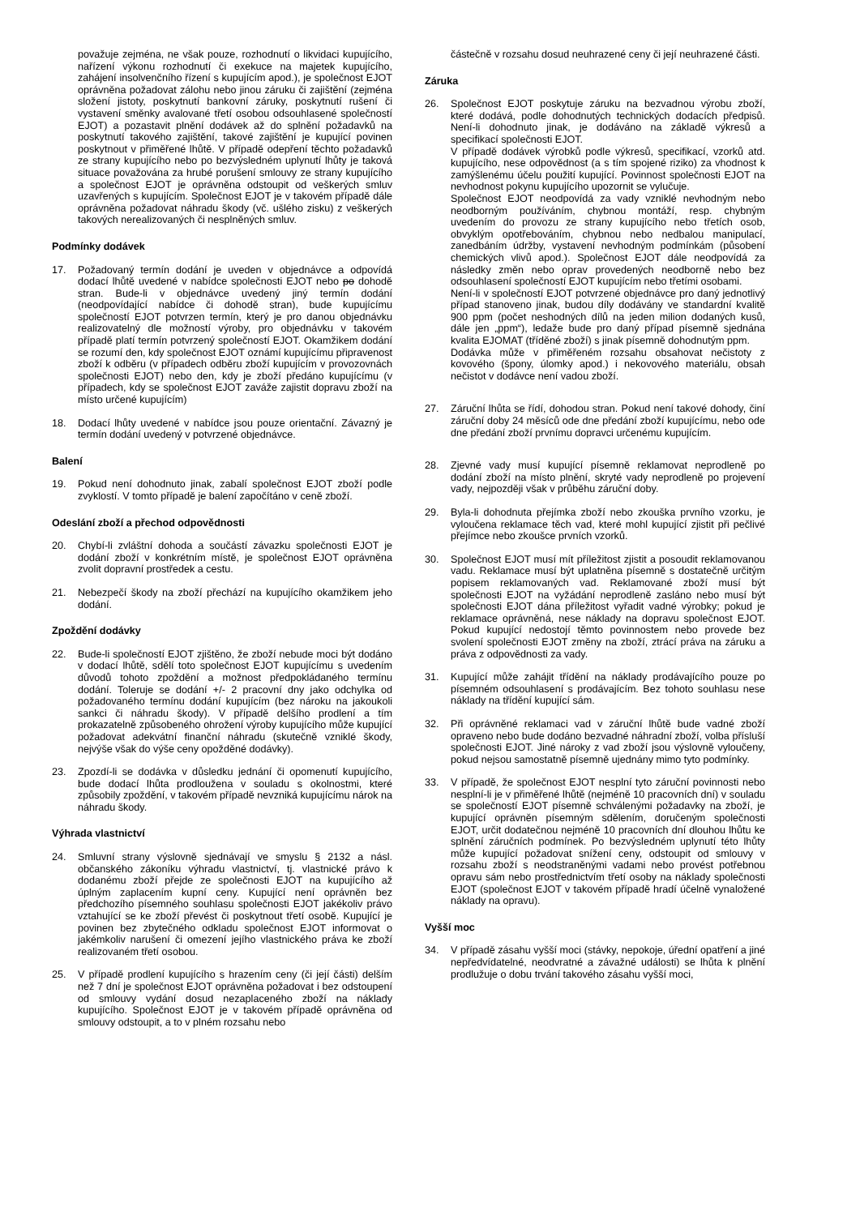považuje zejména, ne však pouze, rozhodnutí o likvidaci kupujícího, nařízení výkonu rozhodnutí či exekuce na majetek kupujícího, zahájení insolvenčního řízení s kupujícím apod.), je společnost EJOT oprávněna požadovat zálohu nebo jinou záruku či zajištění (zejména složení jistoty, poskytnutí bankovní záruky, poskytnutí rušení či vystavení směnky avalované třetí osobou odsouhlasené společností EJOT) a pozastavit plnění dodávek až do splnění požadavků na poskytnutí takového zajištění, takové zajištění je kupující povinen poskytnout v přiměřené lhůtě. V případě odepření těchto požadavků ze strany kupujícího nebo po bezvýsledném uplynutí lhůty je taková situace považována za hrubé porušení smlouvy ze strany kupujícího a společnost EJOT je oprávněna odstoupit od veškerých smluv uzavřených s kupujícím. Společnost EJOT je v takovém případě dále oprávněna požadovat náhradu škody (vč. ušlého zisku) z veškerých takových nerealizovaných či nesplněných smluv.
Podmínky dodávek
17. Požadovaný termín dodání je uveden v objednávce a odpovídá dodací lhůtě uvedené v nabídce společnosti EJOT nebo po dohodě stran. Bude-li v objednávce uvedený jiný termín dodání (neodpovídající nabídce či dohodě stran), bude kupujícímu společností EJOT potvrzen termín, který je pro danou objednávku realizovatelný dle možností výroby, pro objednávku v takovém případě platí termín potvrzený společností EJOT. Okamžikem dodání se rozumí den, kdy společnost EJOT oznámí kupujícímu připravenost zboží k odběru (v případech odběru zboží kupujícím v provozovnách společnosti EJOT) nebo den, kdy je zboží předáno kupujícímu (v případech, kdy se společnost EJOT zaváže zajistit dopravu zboží na místo určené kupujícím)
18. Dodací lhůty uvedené v nabídce jsou pouze orientační. Závazný je termín dodání uvedený v potvrzené objednávce.
Balení
19. Pokud není dohodnuto jinak, zabalí společnost EJOT zboží podle zvyklostí. V tomto případě je balení započítáno v ceně zboží.
Odeslání zboží a přechod odpovědnosti
20. Chybí-li zvláštní dohoda a součástí závazku společnosti EJOT je dodání zboží v konkrétním místě, je společnost EJOT oprávněna zvolit dopravní prostředek a cestu.
21. Nebezpečí škody na zboží přechází na kupujícího okamžikem jeho dodání.
Zpoždění dodávky
22. Bude-li společností EJOT zjištěno, že zboží nebude moci být dodáno v dodací lhůtě, sdělí toto společnost EJOT kupujícímu s uvedením důvodů tohoto zpoždění a možnost předpokládaného termínu dodání. Toleruje se dodání +/- 2 pracovní dny jako odchylka od požadovaného termínu dodání kupujícím (bez nároku na jakoukoli sankci či náhradu škody). V případě delšího prodlení a tím prokazatelně způsobeného ohrožení výroby kupujícího může kupující požadovat adekvátní finanční náhradu (skutečně vzniklé škody, nejvýše však do výše ceny opožděné dodávky).
23. Zpozdí-li se dodávka v důsledku jednání či opomenutí kupujícího, bude dodací lhůta prodloužena v souladu s okolnostmi, které způsobily zpoždění, v takovém případě nevzniká kupujícímu nárok na náhradu škody.
Výhrada vlastnictví
24. Smluvní strany výslovně sjednávají ve smyslu § 2132 a násl. občanského zákoníku výhradu vlastnictví, tj. vlastnické právo k dodanému zboží přejde ze společnosti EJOT na kupujícího až úplným zaplacením kupní ceny. Kupující není oprávněn bez předchozího písemného souhlasu společnosti EJOT jakékoliv právo vztahující se ke zboží převést či poskytnout třetí osobě. Kupující je povinen bez zbytečného odkladu společnost EJOT informovat o jakémkoliv narušení či omezení jejího vlastnického práva ke zboží realizovaném třetí osobou.
25. V případě prodlení kupujícího s hrazením ceny (či její části) delším než 7 dní je společnost EJOT oprávněna požadovat i bez odstoupení od smlouvy vydání dosud nezaplaceného zboží na náklady kupujícího. Společnost EJOT je v takovém případě oprávněna od smlouvy odstoupit, a to v plném rozsahu nebo
částečně v rozsahu dosud neuhrazené ceny či její neuhrazené části.
Záruka
26. Společnost EJOT poskytuje záruku na bezvadnou výrobu zboží, které dodává, podle dohodnutých technických dodacích předpisů. Není-li dohodnuto jinak, je dodáváno na základě výkresů a specifikací společnosti EJOT.
V případě dodávek výrobků podle výkresů, specifikací, vzorků atd. kupujícího, nese odpovědnost (a s tím spojené riziko) za vhodnost k zamýšlenému účelu použití kupující. Povinnost společnosti EJOT na nevhodnost pokynu kupujícího upozornit se vylučuje.
Společnost EJOT neodpovídá za vady vzniklé nevhodným nebo neodborným používáním, chybnou montáží, resp. chybným uvedením do provozu ze strany kupujícího nebo třetích osob, obvyklým opotřebováním, chybnou nebo nedbalou manipulací, zanedbáním údržby, vystavení nevhodným podmínkám (působení chemických vlivů apod.). Společnost EJOT dále neodpovídá za následky změn nebo oprav provedených neodborně nebo bez odsouhlasení společností EJOT kupujícím nebo třetími osobami.
Není-li v společností EJOT potvrzené objednávce pro daný jednotlivý případ stanoveno jinak, budou díly dodávány ve standardní kvalitě 900 ppm (počet neshodných dílů na jeden milion dodaných kusů, dále jen „ppm“), ledaže bude pro daný případ písemně sjednána kvalita EJOMAT (tříděné zboží) s jinak písemně dohodnutým ppm.
Dodávka může v přiměřeném rozsahu obsahovat nečistoty z kovového (špony, úlomky apod.) i nekovového materiálu, obsah nečistot v dodávce není vadou zboží.
27. Záruční lhůta se řídí, dohodou stran. Pokud není takové dohody, činí záruční doby 24 měsíců ode dne předání zboží kupujícímu, nebo ode dne předání zboží prvnímu dopravci určenému kupujícím.
28. Zjevné vady musí kupující písemně reklamovat neprodleně po dodání zboží na místo plnění, skryté vady neprodleně po projevení vady, nejpozději však v průběhu záruční doby.
29. Byla-li dohodnuta přejímka zboží nebo zkouška prvního vzorku, je vyloučena reklamace těch vad, které mohl kupující zjistit při pečlivé přejímce nebo zkoušce prvních vzorků.
30. Společnost EJOT musí mít příležitost zjistit a posoudit reklamovanou vadu. Reklamace musí být uplatněna písemně s dostatečně určitým popisem reklamovaných vad. Reklamované zboží musí být společnosti EJOT na vyžádání neprodleně zasláno nebo musí být společnosti EJOT dána příležitost vyřadit vadné výrobky; pokud je reklamace oprávněná, nese náklady na dopravu společnost EJOT. Pokud kupující nedostojí těmto povinnostem nebo provede bez svolení společnosti EJOT změny na zboží, ztrácí práva na záruku a práva z odpovědnosti za vady.
31. Kupující může zahájit třídění na náklady prodávajícího pouze po písemném odsouhlasení s prodávajícím. Bez tohoto souhlasu nese náklady na třídění kupující sám.
32. Při oprávněné reklamaci vad v záruční lhůtě bude vadné zboží opraveno nebo bude dodáno bezvadné náhradní zboží, volba přísluší společnosti EJOT. Jiné nároky z vad zboží jsou výslovně vyloučeny, pokud nejsou samostatně písemně ujednány mimo tyto podmínky.
33. V případě, že společnost EJOT nesplní tyto záruční povinnosti nebo nesplní-li je v přiměřené lhůtě (nejméně 10 pracovních dní) v souladu se společností EJOT písemně schválenými požadavky na zboží, je kupující oprávněn písemným sdělením, doručeným společnosti EJOT, určit dodatečnou nejméně 10 pracovních dní dlouhou lhůtu ke splnění záručních podmínek. Po bezvýsledném uplynutí této lhůty může kupující požadovat snížení ceny, odstoupit od smlouvy v rozsahu zboží s neodstraněnými vadami nebo provést potřebnou opravu sám nebo prostřednictvím třetí osoby na náklady společnosti EJOT (společnost EJOT v takovém případě hradí účelně vynaložené náklady na opravu).
Vyšší moc
34. V případě zásahu vyšší moci (stávky, nepokoje, úřední opatření a jiné nepředvídatelné, neodvratné a závažné události) se lhůta k plnění prodlužuje o dobu trvání takového zásahu vyšší moci,